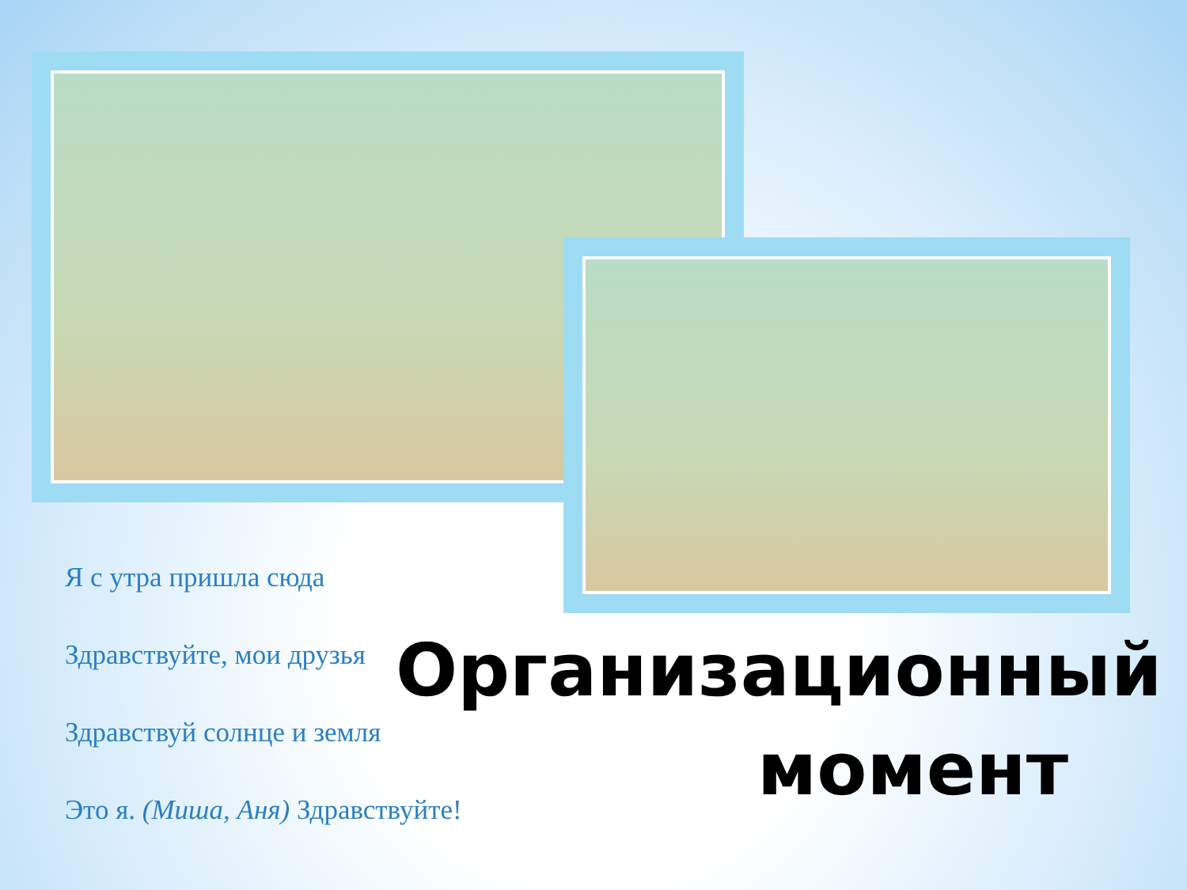Я с утра пришла сюда
Здравствуйте, мои друзья
Здравствуй солнце и земля
Это я. (Миша, Аня) Здравствуйте!
Организационный момент